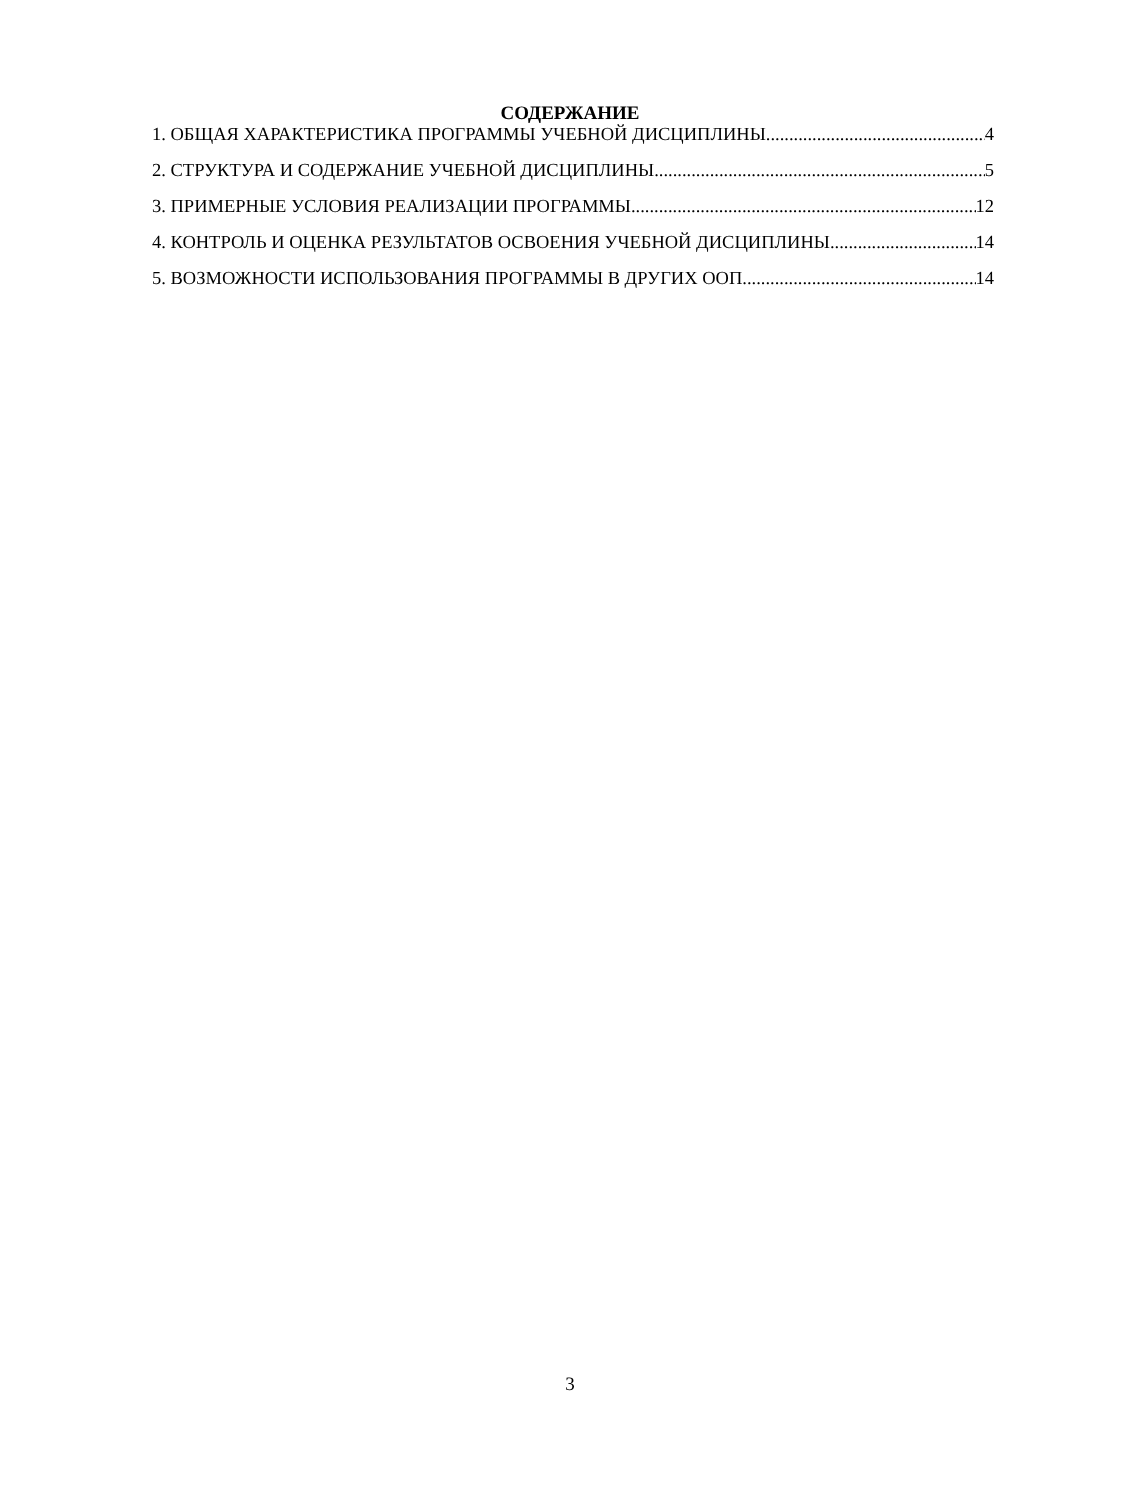СОДЕРЖАНИЕ
1. ОБЩАЯ ХАРАКТЕРИСТИКА ПРОГРАММЫ УЧЕБНОЙ ДИСЦИПЛИНЫ 4
2. СТРУКТУРА И СОДЕРЖАНИЕ УЧЕБНОЙ ДИСЦИПЛИНЫ 5
3. ПРИМЕРНЫЕ УСЛОВИЯ РЕАЛИЗАЦИИ ПРОГРАММЫ 12
4. КОНТРОЛЬ И ОЦЕНКА РЕЗУЛЬТАТОВ ОСВОЕНИЯ УЧЕБНОЙ ДИСЦИПЛИНЫ 14
5. ВОЗМОЖНОСТИ ИСПОЛЬЗОВАНИЯ ПРОГРАММЫ В ДРУГИХ ООП 14
3